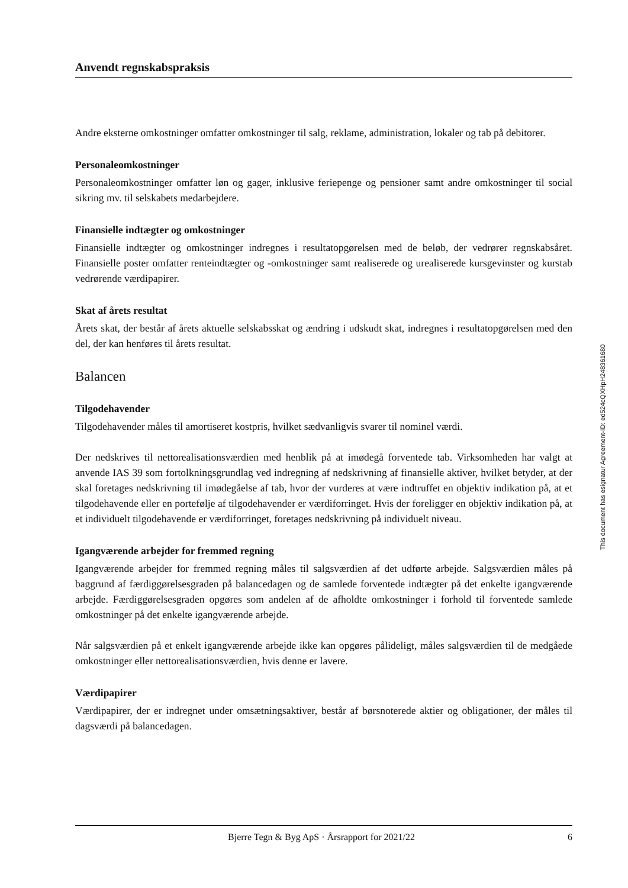Anvendt regnskabspraksis
Andre eksterne omkostninger omfatter omkostninger til salg, reklame, administration, lokaler og tab på debitorer.
Personaleomkostninger
Personaleomkostninger omfatter løn og gager, inklusive feriepenge og pensioner samt andre omkostninger til social sikring mv. til selskabets medarbejdere.
Finansielle indtægter og omkostninger
Finansielle indtægter og omkostninger indregnes i resultatopgørelsen med de beløb, der vedrører regnskabsåret. Finansielle poster omfatter renteindtægter og -omkostninger samt realiserede og urealiserede kursgevinster og kurstab vedrørende værdipapirer.
Skat af årets resultat
Årets skat, der består af årets aktuelle selskabsskat og ændring i udskudt skat, indregnes i resultatopgørelsen med den del, der kan henføres til årets resultat.
Balancen
Tilgodehavender
Tilgodehavender måles til amortiseret kostpris, hvilket sædvanligvis svarer til nominel værdi.
Der nedskrives til nettorealisationsværdien med henblik på at imødegå forventede tab. Virksomheden har valgt at anvende IAS 39 som fortolkningsgrundlag ved indregning af nedskrivning af finansielle aktiver, hvilket betyder, at der skal foretages nedskrivning til imødegåelse af tab, hvor der vurderes at være indtruffet en objektiv indikation på, at et tilgodehavende eller en portefølje af tilgodehavender er værdiforringet. Hvis der foreligger en objektiv indikation på, at et individuelt tilgodehavende er værdiforringet, foretages nedskrivning på individuelt niveau.
Igangværende arbejder for fremmed regning
Igangværende arbejder for fremmed regning måles til salgsværdien af det udførte arbejde. Salgsværdien måles på baggrund af færdiggørelsesgraden på balancedagen og de samlede forventede indtægter på det enkelte igangværende arbejde. Færdiggørelsesgraden opgøres som andelen af de afholdte omkostninger i forhold til forventede samlede omkostninger på det enkelte igangværende arbejde.
Når salgsværdien på et enkelt igangværende arbejde ikke kan opgøres pålideligt, måles salgsværdien til de medgåede omkostninger eller nettorealisationsværdien, hvis denne er lavere.
Værdipapirer
Værdipapirer, der er indregnet under omsætningsaktiver, består af børsnoterede aktier og obligationer, der måles til dagsværdi på balancedagen.
This document has esignatur Agreement-ID: ed524cQXHpH248361680
Bjerre Tegn & Byg ApS · Årsrapport for 2021/22 6